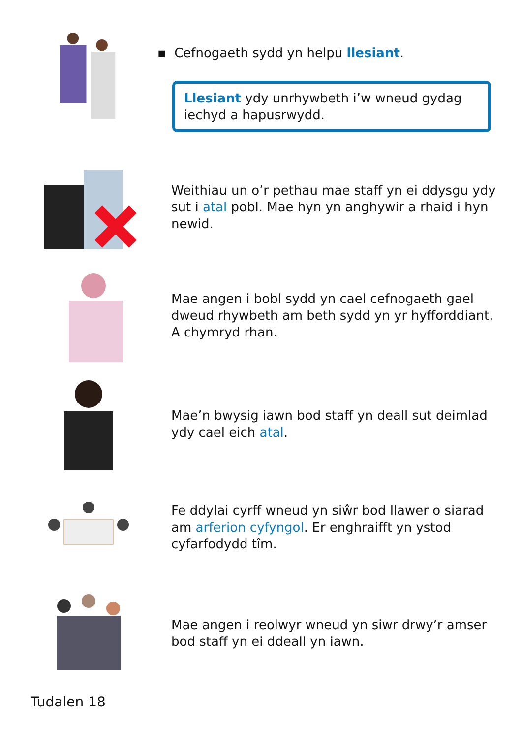▪ Cefnogaeth sydd yn helpu llesiant.
Llesiant ydy unrhywbeth i’w wneud gydag iechyd a hapusrwydd.
Weithiau un o’r pethau mae staff yn ei ddysgu ydy sut i atal pobl. Mae hyn yn anghywir a rhaid i hyn newid.
Mae angen i bobl sydd yn cael cefnogaeth gael dweud rhywbeth am beth sydd yn yr hyfforddiant. A chymryd rhan.
Mae’n bwysig iawn bod staff yn deall sut deimlad ydy cael eich atal.
Fe ddylai cyrff wneud yn siŵr bod llawer o siarad am arferion cyfyngol. Er enghraifft yn ystod cyfarfodydd tîm.
Mae angen i reolwyr wneud yn siwr drwy’r amser bod staff yn ei ddeall yn iawn.
Tudalen 18